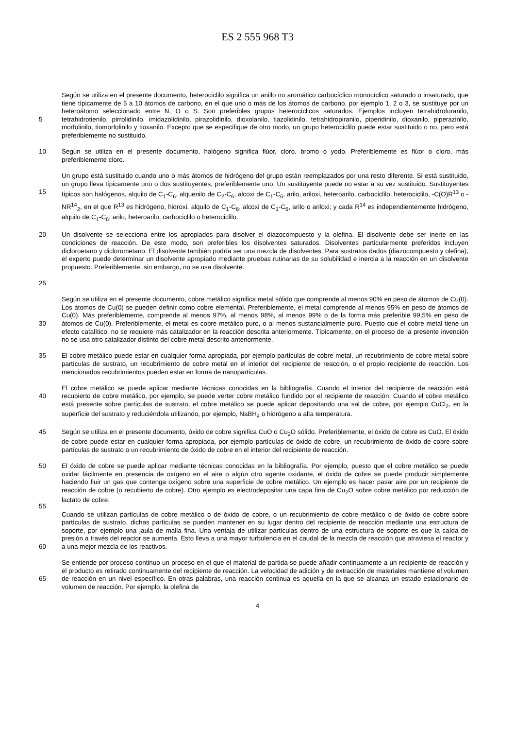ES 2 555 968 T3
5 Según se utiliza en el presente documento, heterociclilo significa un anillo no aromático carbocíclico monocíclico saturado o insaturado, que tiene típicamente de 5 a 10 átomos de carbono, en el que uno o más de los átomos de carbono, por ejemplo 1, 2 o 3, se sustituye por un heteroátomo seleccionado entre N, O o S. Son preferibles grupos heterocíclicos saturados. Ejemplos incluyen tetrahidrofuranilo, tetrahidrotienilo, pirrolidinilo, imidazolidinilo, pirazolidinilo, dioxolanilo, tiazolidinilo, tetrahidropiranilo, piperidinilo, dioxanilo, piperazinilo, morfolinilo, tiomorfolinilo y tioxanilo. Excepto que se especifique de otro modo, un grupo heterociclilo puede estar sustituido o no, pero está preferiblemente no sustituido.
10 Según se utiliza en el presente documento, halógeno significa flúor, cloro, bromo o yodo. Preferiblemente es flúor o cloro, más preferiblemente cloro.
15 Un grupo está sustituido cuando uno o más átomos de hidrógeno del grupo están reemplazados por una resto diferente. Si está sustituido, un grupo lleva típicamente uno o dos sustituyentes, preferiblemente uno. Un sustituyente puede no estar a su vez sustituido. Sustituyentes típicos son halógenos, alquilo de C<sub>1</sub>-C<sub>6</sub>, alquenilo de C<sub>2</sub>-C<sub>6</sub>, alcoxi de C<sub>1</sub>-C<sub>6</sub>, arilo, ariloxi, heteroarilo, carbociclilo, heterociclilo, -C(O)R<sup>13</sup> o -NR<sup>14</sup><sub>2</sub>, en el que R<sup>13</sup> es hidrógeno, hidroxi, alquilo de C<sub>1</sub>-C<sub>6</sub>, alcoxi de C<sub>1</sub>-C<sub>6</sub>, arilo o ariloxi; y cada R<sup>14</sup> es independientemente hidrógeno, alquilo de C<sub>1</sub>-C<sub>6</sub>, arilo, heteroarilo, carbociclilo o heterociclilo.
20
25
Un disolvente se selecciona entre los apropiados para disolver el diazocompuesto y la olefina. El disolvente debe ser inerte en las condiciones de reacción. De este modo, son preferibles los disolventes saturados. Disolventes particularmente preferidos incluyen dicloroetano y diclorometano. El disolvente también podría ser una mezcla de disolventes. Para sustratos dados (diazocompuesto y olefina), el experto puede determinar un disolvente apropiado mediante pruebas rutinarias de su solubilidad e inercia a la reacción en un disolvente propuesto. Preferiblemente, sin embargo, no se usa disolvente.
30 Según se utiliza en el presente documento, cobre metálico significa metal sólido que comprende al menos 90% en peso de átomos de Cu(0). Los átomos de Cu(0) se pueden definir como cobre elemental. Preferiblemente, el metal comprende al menos 95% en peso de átomos de Cu(0). Más preferiblemente, comprende al menos 97%, al menos 98%, al menos 99% o de la forma más preferible 99,5% en peso de átomos de Cu(0). Preferiblemente, el metal es cobre metálico puro, o al menos sustancialmente puro. Puesto que el cobre metal tiene un efecto catalítico, no se requiere más catalizador en la reacción descrita anteriormente. Típicamente, en el proceso de la presente invención no se usa otro catalizador distinto del cobre metal descrito anteriormente.
35 El cobre metálico puede estar en cualquier forma apropiada, por ejemplo partículas de cobre metal, un recubrimiento de cobre metal sobre partículas de sustrato, un recubrimiento de cobre metal en el interior del recipiente de reacción, o el propio recipiente de reacción. Los mencionados recubrimientos pueden estar en forma de nanopartículas.
40 El cobre metálico se puede aplicar mediante técnicas conocidas en la bibliografía. Cuando el interior del recipiente de reacción está recubierto de cobre metálico, por ejemplo, se puede verter cobre metálico fundido por el recipiente de reacción. Cuando el cobre metálico está presente sobre partículas de sustrato, el cobre metálico se puede aplicar depositando una sal de cobre, por ejemplo CuCl<sub>2</sub>, en la superficie del sustrato y reduciéndola utilizando, por ejemplo, NaBH<sub>4</sub> o hidrógeno a alta temperatura.
45 Según se utiliza en el presente documento, óxido de cobre significa CuO o Cu<sub>2</sub>O sólido. Preferiblemente, el óxido de cobre es CuO. El óxido de cobre puede estar en cualquier forma apropiada, por ejemplo partículas de óxido de cobre, un recubrimiento de óxido de cobre sobre partículas de sustrato o un recubrimiento de óxido de cobre en el interior del recipiente de reacción.
50
55
El óxido de cobre se puede aplicar mediante técnicas conocidas en la bibliografía. Por ejemplo, puesto que el cobre metálico se puede oxidar fácilmente en presencia de oxígeno en el aire o algún otro agente oxidante, el óxido de cobre se puede producir simplemente haciendo fluir un gas que contenga oxígeno sobre una superficie de cobre metálico. Un ejemplo es hacer pasar aire por un recipiente de reacción de cobre (o recubierto de cobre). Otro ejemplo es electrodepositar una capa fina de Cu<sub>2</sub>O sobre cobre metálico por reducción de lactato de cobre.
60 Cuando se utilizan partículas de cobre metálico o de óxido de cobre, o un recubrimiento de cobre metálico o de óxido de cobre sobre partículas de sustrato, dichas partículas se pueden mantener en su lugar dentro del recipiente de reacción mediante una estructura de soporte, por ejemplo una jaula de malla fina. Una ventaja de utilizar partículas dentro de una estructura de soporte es que la caída de presión a través del reactor se aumenta. Esto lleva a una mayor turbulencia en el caudal de la mezcla de reacción que atraviesa el reactor y a una mejor mezcla de los reactivos.
65 Se entiende por proceso continuo un proceso en el que el material de partida se puede añadir continuamente a un recipiente de reacción y el producto es retirado continuamente del recipiente de reacción. La velocidad de adición y de extracción de materiales mantiene el volumen de reacción en un nivel específico. En otras palabras, una reacción continua es aquella en la que se alcanza un estado estacionario de volumen de reacción. Por ejemplo, la olefina de
4